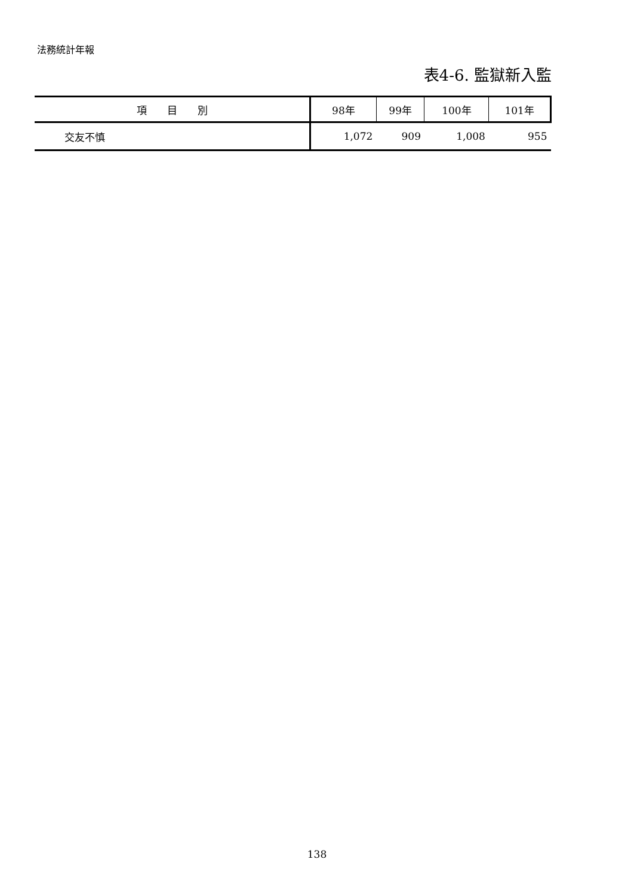法務統計年報
表4-6. 監獄新入監
| 項 目 別 | 98年 | 99年 | 100年 | 101年 |
| --- | --- | --- | --- | --- |
| 交友不慎 | 1,072 | 909 | 1,008 | 955 |
138